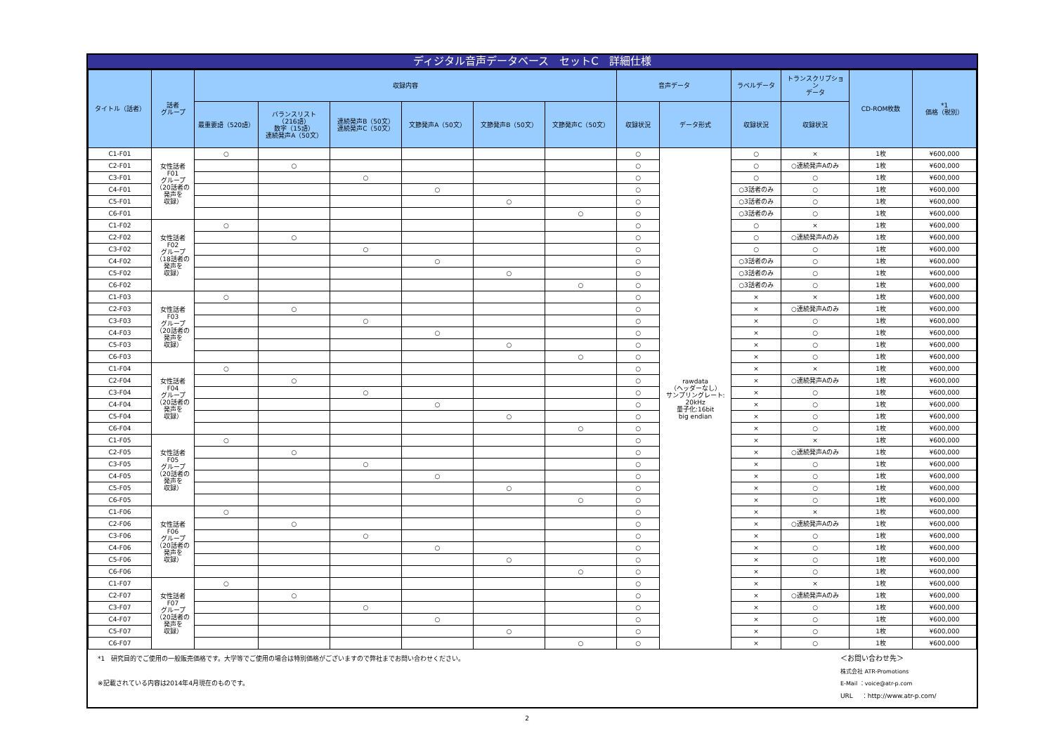ディジタル音声データベース　セットC　詳細仕様
| タイトル（話者） | 話者 グループ | 収録内容 | | | | | | 音声データ | | ラベルデータ | トランスクリプショ ン データ | CD-ROM枚数 | *1 価格（税別） |
| --- | --- | --- | --- | --- | --- | --- | --- | --- | --- | --- | --- | --- | --- |
| | | 最重要語（520語） | バランスリスト （216語） 数字（15語） 連続発声A（50文） | 連続発声B（50文） 連続発声C（50文） | 文節発声A（50文） | 文節発声B（50文） | 文節発声C（50文） | 収録状況 | データ形式 | 収録状況 | 収録状況 | | |
| C1-F01 | 女性話者 F01 グループ （20話者の 発声を 収録） | ○ | | | | | | ○ | rawdata （ヘッダーなし） サンプリングレート: 20kHz 量子化:16bit big endian | ○ | × | 1枚 | ¥600,000 |
| C2-F01 | | | ○ | | | | | ○ | | ○ | ○連続発声Aのみ | 1枚 | ¥600,000 |
| C3-F01 | | | | ○ | | | | ○ | | ○ | ○ | 1枚 | ¥600,000 |
| C4-F01 | | | | | ○ | | | ○ | | ○3話者のみ | ○ | 1枚 | ¥600,000 |
| C5-F01 | | | | | | ○ | | ○ | | ○3話者のみ | ○ | 1枚 | ¥600,000 |
| C6-F01 | | | | | | | ○ | ○ | | ○3話者のみ | ○ | 1枚 | ¥600,000 |
| C1-F02 | 女性話者 F02 グループ （18話者の 発声を 収録） | ○ | | | | | | ○ | | ○ | × | 1枚 | ¥600,000 |
| C2-F02 | | | ○ | | | | | ○ | | ○ | ○連続発声Aのみ | 1枚 | ¥600,000 |
| C3-F02 | | | | ○ | | | | ○ | | ○ | ○ | 1枚 | ¥600,000 |
| C4-F02 | | | | | ○ | | | ○ | | ○3話者のみ | ○ | 1枚 | ¥600,000 |
| C5-F02 | | | | | | ○ | | ○ | | ○3話者のみ | ○ | 1枚 | ¥600,000 |
| C6-F02 | | | | | | | ○ | ○ | | ○3話者のみ | ○ | 1枚 | ¥600,000 |
| C1-F03 | 女性話者 F03 グループ （20話者の 発声を 収録） | ○ | | | | | | ○ | | × | × | 1枚 | ¥600,000 |
| C2-F03 | | | ○ | | | | | ○ | | × | ○連続発声Aのみ | 1枚 | ¥600,000 |
| C3-F03 | | | | ○ | | | | ○ | | × | ○ | 1枚 | ¥600,000 |
| C4-F03 | | | | | ○ | | | ○ | | × | ○ | 1枚 | ¥600,000 |
| C5-F03 | | | | | | ○ | | ○ | | × | ○ | 1枚 | ¥600,000 |
| C6-F03 | | | | | | | ○ | ○ | | × | ○ | 1枚 | ¥600,000 |
| C1-F04 | 女性話者 F04 グループ （20話者の 発声を 収録） | ○ | | | | | | ○ | | × | × | 1枚 | ¥600,000 |
| C2-F04 | | | ○ | | | | | ○ | | × | ○連続発声Aのみ | 1枚 | ¥600,000 |
| C3-F04 | | | | ○ | | | | ○ | | × | ○ | 1枚 | ¥600,000 |
| C4-F04 | | | | | ○ | | | ○ | | × | ○ | 1枚 | ¥600,000 |
| C5-F04 | | | | | | ○ | | ○ | | × | ○ | 1枚 | ¥600,000 |
| C6-F04 | | | | | | | ○ | ○ | | × | ○ | 1枚 | ¥600,000 |
| C1-F05 | 女性話者 F05 グループ （20話者の 発声を 収録） | ○ | | | | | | ○ | | × | × | 1枚 | ¥600,000 |
| C2-F05 | | | ○ | | | | | ○ | | × | ○連続発声Aのみ | 1枚 | ¥600,000 |
| C3-F05 | | | | ○ | | | | ○ | | × | ○ | 1枚 | ¥600,000 |
| C4-F05 | | | | | ○ | | | ○ | | × | ○ | 1枚 | ¥600,000 |
| C5-F05 | | | | | | ○ | | ○ | | × | ○ | 1枚 | ¥600,000 |
| C6-F05 | | | | | | | ○ | ○ | | × | ○ | 1枚 | ¥600,000 |
| C1-F06 | 女性話者 F06 グループ （20話者の 発声を 収録） | ○ | | | | | | ○ | | × | × | 1枚 | ¥600,000 |
| C2-F06 | | | ○ | | | | | ○ | | × | ○連続発声Aのみ | 1枚 | ¥600,000 |
| C3-F06 | | | | ○ | | | | ○ | | × | ○ | 1枚 | ¥600,000 |
| C4-F06 | | | | | ○ | | | ○ | | × | ○ | 1枚 | ¥600,000 |
| C5-F06 | | | | | | ○ | | ○ | | × | ○ | 1枚 | ¥600,000 |
| C6-F06 | | | | | | | ○ | ○ | | × | ○ | 1枚 | ¥600,000 |
| C1-F07 | 女性話者 F07 グループ （20話者の 発声を 収録） | ○ | | | | | | ○ | | × | × | 1枚 | ¥600,000 |
| C2-F07 | | | ○ | | | | | ○ | | × | ○連続発声Aのみ | 1枚 | ¥600,000 |
| C3-F07 | | | | ○ | | | | ○ | | × | ○ | 1枚 | ¥600,000 |
| C4-F07 | | | | | ○ | | | ○ | | × | ○ | 1枚 | ¥600,000 |
| C5-F07 | | | | | | ○ | | ○ | | × | ○ | 1枚 | ¥600,000 |
| C6-F07 | | | | | | | ○ | ○ | | × | ○ | 1枚 | ¥600,000 |
*1　研究目的でご使用の一般販売価格です。大学等でご使用の場合は特別価格がございますので弊社までお問い合わせください。
※記載されている内容は2014年4月現在のものです。
＜お問い合わせ先＞
株式会社 ATR-Promotions
E-Mail ：voice@atr-p.com
URL　 ：http://www.atr-p.com/
2